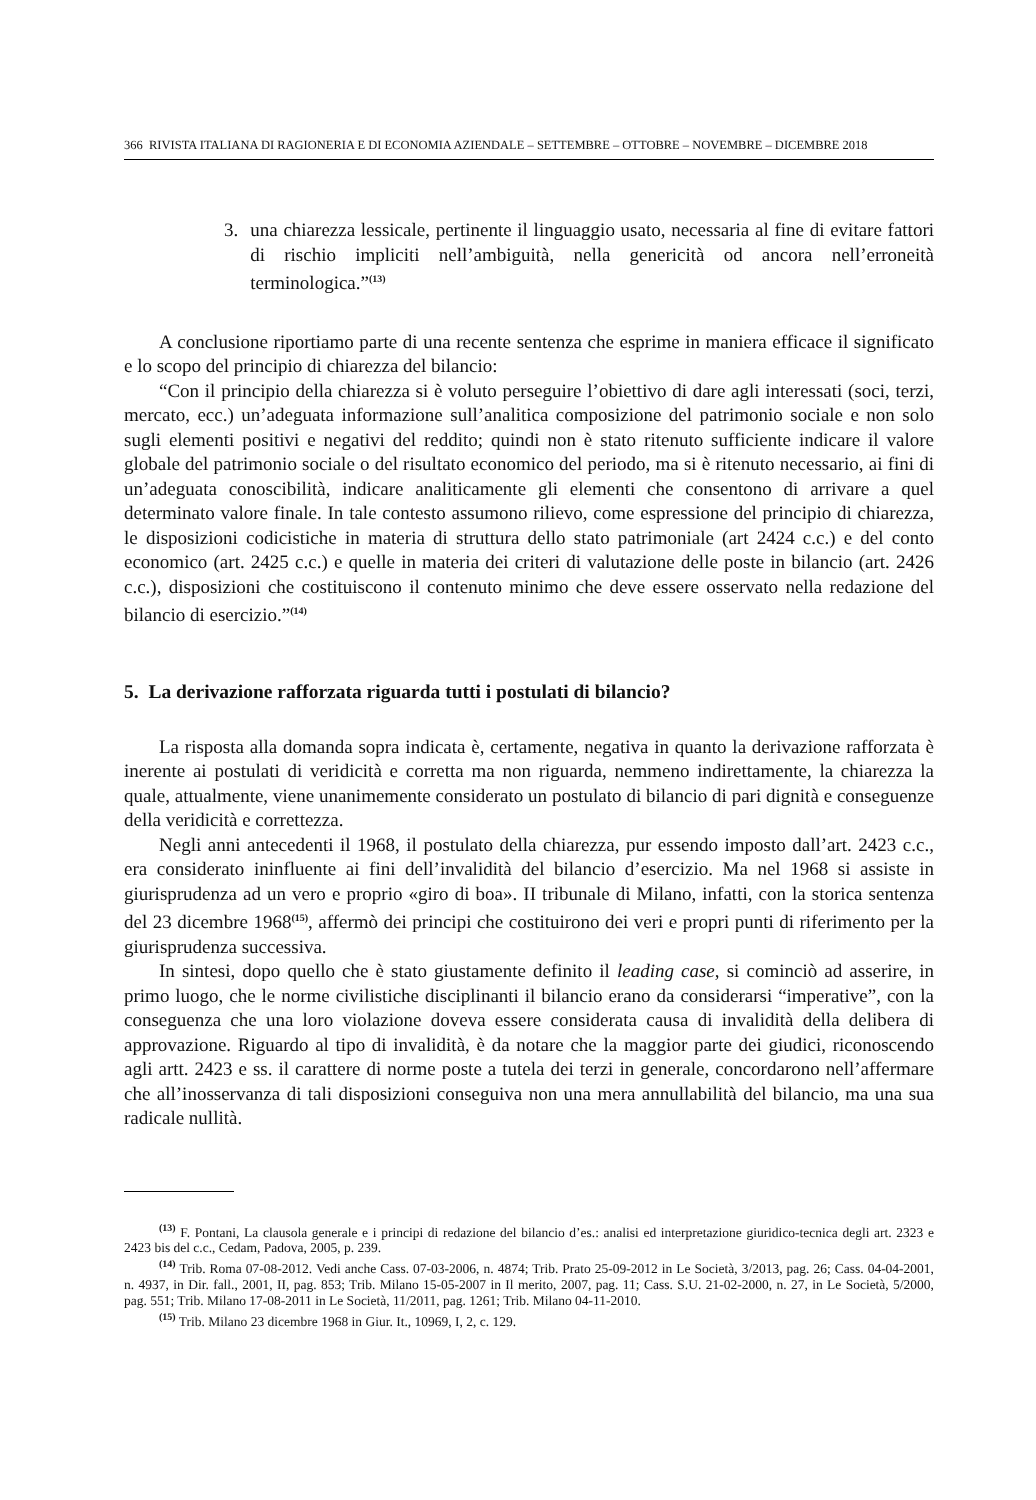366 RIVISTA ITALIANA DI RAGIONERIA E DI ECONOMIA AZIENDALE – SETTEMBRE – OTTOBRE – NOVEMBRE – DICEMBRE 2018
3. una chiarezza lessicale, pertinente il linguaggio usato, necessaria al fine di evitare fattori di rischio impliciti nell’ambiguità, nella genericità od ancora nell’erroneità terminologica.”<sup>(13)</sup>
A conclusione riportiamo parte di una recente sentenza che esprime in maniera efficace il significato e lo scopo del principio di chiarezza del bilancio:
“Con il principio della chiarezza si è voluto perseguire l’obiettivo di dare agli interessati (soci, terzi, mercato, ecc.) un’adeguata informazione sull’analitica composizione del patrimonio sociale e non solo sugli elementi positivi e negativi del reddito; quindi non è stato ritenuto sufficiente indicare il valore globale del patrimonio sociale o del risultato economico del periodo, ma si è ritenuto necessario, ai fini di un’adeguata conoscibilità, indicare analiticamente gli elementi che consentono di arrivare a quel determinato valore finale. In tale contesto assumono rilievo, come espressione del principio di chiarezza, le disposizioni codicistiche in materia di struttura dello stato patrimoniale (art 2424 c.c.) e del conto economico (art. 2425 c.c.) e quelle in materia dei criteri di valutazione delle poste in bilancio (art. 2426 c.c.), disposizioni che costituiscono il contenuto minimo che deve essere osservato nella redazione del bilancio di esercizio.”<sup>(14)</sup>
5. La derivazione rafforzata riguarda tutti i postulati di bilancio?
La risposta alla domanda sopra indicata è, certamente, negativa in quanto la derivazione rafforzata è inerente ai postulati di veridicità e corretta ma non riguarda, nemmeno indirettamente, la chiarezza la quale, attualmente, viene unanimemente considerato un postulato di bilancio di pari dignità e conseguenze della veridicità e correttezza.
Negli anni antecedenti il 1968, il postulato della chiarezza, pur essendo imposto dall’art. 2423 c.c., era considerato ininfluente ai fini dell’invalidità del bilancio d’esercizio. Ma nel 1968 si assiste in giurisprudenza ad un vero e proprio «giro di boa». II tribunale di Milano, infatti, con la storica sentenza del 23 dicembre 1968<sup>(15)</sup>, affermò dei principi che costituirono dei veri e propri punti di riferimento per la giurisprudenza successiva.
In sintesi, dopo quello che è stato giustamente definito il leading case, si cominciò ad asserire, in primo luogo, che le norme civilistiche disciplinanti il bilancio erano da considerarsi “imperative”, con la conseguenza che una loro violazione doveva essere considerata causa di invalidità della delibera di approvazione. Riguardo al tipo di invalidità, è da notare che la maggior parte dei giudici, riconoscendo agli artt. 2423 e ss. il carattere di norme poste a tutela dei terzi in generale, concordarono nell’affermare che all’inosservanza di tali disposizioni conseguiva non una mera annullabilità del bilancio, ma una sua radicale nullità.
<sup>(13)</sup> F. Pontani, La clausola generale e i principi di redazione del bilancio d’es.: analisi ed interpretazione giuridico-tecnica degli art. 2323 e 2423 bis del c.c., Cedam, Padova, 2005, p. 239.
<sup>(14)</sup> Trib. Roma 07-08-2012. Vedi anche Cass. 07-03-2006, n. 4874; Trib. Prato 25-09-2012 in Le Società, 3/2013, pag. 26; Cass. 04-04-2001, n. 4937, in Dir. fall., 2001, II, pag. 853; Trib. Milano 15-05-2007 in Il merito, 2007, pag. 11; Cass. S.U. 21-02-2000, n. 27, in Le Società, 5/2000, pag. 551; Trib. Milano 17-08-2011 in Le Società, 11/2011, pag. 1261; Trib. Milano 04-11-2010.
<sup>(15)</sup> Trib. Milano 23 dicembre 1968 in Giur. It., 10969, I, 2, c. 129.